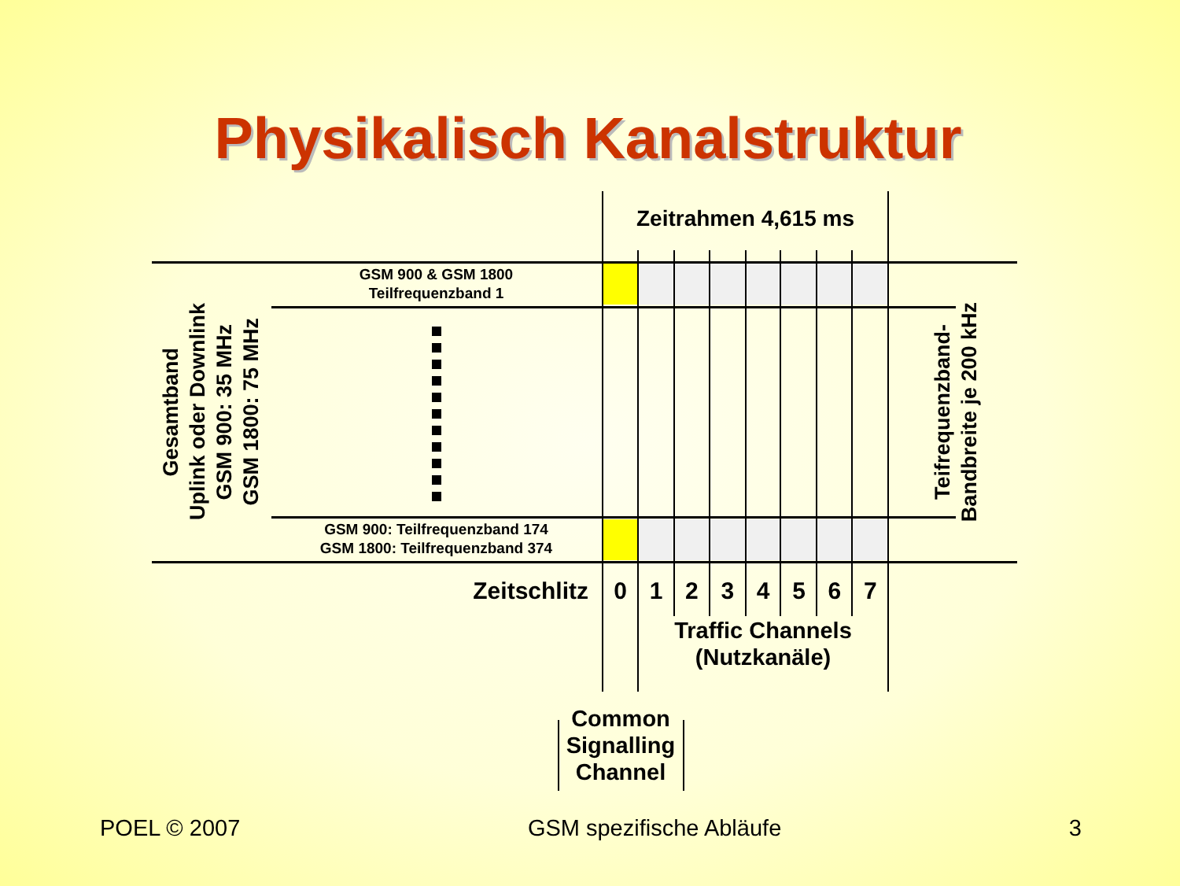Physikalisch Kanalstruktur
Zeitrahmen 4,615 ms
Gesamtband
Uplink oder Downlink
GSM 900: 35 MHz
GSM 1800: 75 MHz
GSM 900 & GSM 1800
Teilfrequenzband 1
GSM 900: Teilfrequenzband 174
GSM 1800: Teilfrequenzband 374
Teifrequenzband-
Bandbreite je 200 kHz
Zeitschlitz
0 1 2 3 4 5 6 7
Traffic Channels
(Nutzkanäle)
Common
Signalling
Channel
POEL © 2007 GSM spezifische Abläufe 3